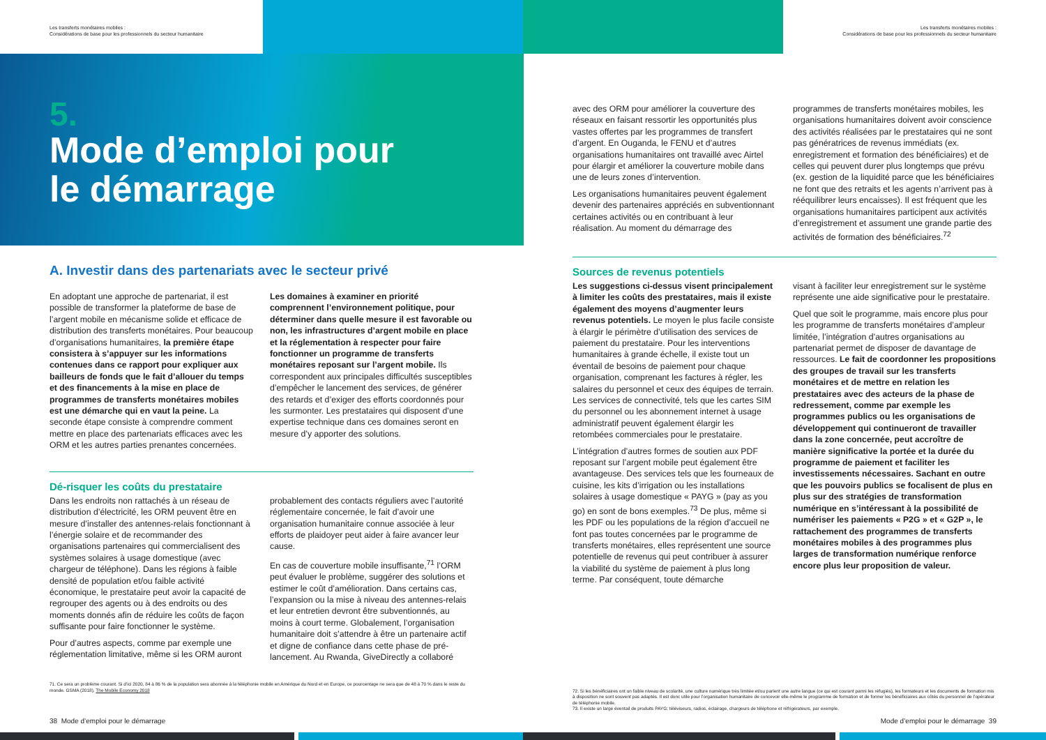Les transferts monétaires mobiles :
Considérations de base pour les professionnels du secteur humanitaire
5.
Mode d’emploi pour
le démarrage
A. Investir dans des partenariats avec le secteur privé
En adoptant une approche de partenariat, il est possible de transformer la plateforme de base de l’argent mobile en mécanisme solide et efficace de distribution des transferts monétaires. Pour beaucoup d’organisations humanitaires, la première étape consistera à s’appuyer sur les informations contenues dans ce rapport pour expliquer aux bailleurs de fonds que le fait d’allouer du temps et des financements à la mise en place de programmes de transferts monétaires mobiles est une démarche qui en vaut la peine. La seconde étape consiste à comprendre comment mettre en place des partenariats efficaces avec les ORM et les autres parties prenantes concernées.
Les domaines à examiner en priorité comprennent l’environnement politique, pour déterminer dans quelle mesure il est favorable ou non, les infrastructures d’argent mobile en place et la réglementation à respecter pour faire fonctionner un programme de transferts monétaires reposant sur l’argent mobile. Ils correspondent aux principales difficultés susceptibles d’empêcher le lancement des services, de générer des retards et d’exiger des efforts coordonnés pour les surmonter. Les prestataires qui disposent d’une expertise technique dans ces domaines seront en mesure d’y apporter des solutions.
Dé-risquer les coûts du prestataire
Dans les endroits non rattachés à un réseau de distribution d’électricité, les ORM peuvent être en mesure d’installer des antennes-relais fonctionnant à l’énergie solaire et de recommander des organisations partenaires qui commercialisent des systèmes solaires à usage domestique (avec chargeur de téléphone). Dans les régions à faible densité de population et/ou faible activité économique, le prestataire peut avoir la capacité de regrouper des agents ou à des endroits ou des moments donnés afin de réduire les coûts de façon suffisante pour faire fonctionner le système.
Pour d’autres aspects, comme par exemple une réglementation limitative, même si les ORM auront
probablement des contacts réguliers avec l’autorité réglementaire concernée, le fait d’avoir une organisation humanitaire connue associée à leur efforts de plaidoyer peut aider à faire avancer leur cause.
En cas de couverture mobile insuffisante,<sup>71</sup> l’ORM peut évaluer le problème, suggérer des solutions et estimer le coût d’amélioration. Dans certains cas, l’expansion ou la mise à niveau des antennes-relais et leur entretien devront être subventionnés, au moins à court terme. Globalement, l’organisation humanitaire doit s’attendre à être un partenaire actif et digne de confiance dans cette phase de pré-lancement. Au Rwanda, GiveDirectly a collaboré
71. Ce sera un problème courant. Si d’ici 2020, 84 à 86 % de la population sera abonnée à la téléphonie mobile en Amérique du Nord et en Europe, ce pourcentage ne sera que de 48 à 70 % dans le reste du monde. GSMA (2018), The Mobile Economy 2018
38 Mode d’emploi pour le démarrage
Les transferts monétaires mobiles :
Considérations de base pour les professionnels du secteur humanitaire
avec des ORM pour améliorer la couverture des réseaux en faisant ressortir les opportunités plus vastes offertes par les programmes de transfert d’argent. En Ouganda, le FENU et d’autres organisations humanitaires ont travaillé avec Airtel pour élargir et améliorer la couverture mobile dans une de leurs zones d’intervention.
Les organisations humanitaires peuvent également devenir des partenaires appréciés en subventionnant certaines activités ou en contribuant à leur réalisation. Au moment du démarrage des
programmes de transferts monétaires mobiles, les organisations humanitaires doivent avoir conscience des activités réalisées par le prestataires qui ne sont pas génératrices de revenus immédiats (ex. enregistrement et formation des bénéficiaires) et de celles qui peuvent durer plus longtemps que prévu (ex. gestion de la liquidité parce que les bénéficiaires ne font que des retraits et les agents n’arrivent pas à rééquilibrer leurs encaisses). Il est fréquent que les organisations humanitaires participent aux activités d’enregistrement et assument une grande partie des activités de formation des bénéficiaires.<sup>72</sup>
Sources de revenus potentiels
Les suggestions ci-dessus visent principalement à limiter les coûts des prestataires, mais il existe également des moyens d’augmenter leurs revenus potentiels. Le moyen le plus facile consiste à élargir le périmètre d’utilisation des services de paiement du prestataire. Pour les interventions humanitaires à grande échelle, il existe tout un éventail de besoins de paiement pour chaque organisation, comprenant les factures à régler, les salaires du personnel et ceux des équipes de terrain. Les services de connectivité, tels que les cartes SIM du personnel ou les abonnement internet à usage administratif peuvent également élargir les retombées commerciales pour le prestataire.
L’intégration d’autres formes de soutien aux PDF reposant sur l’argent mobile peut également être avantageuse. Des services tels que les fourneaux de cuisine, les kits d’irrigation ou les installations solaires à usage domestique « PAYG » (pay as you go) en sont de bons exemples.<sup>73</sup> De plus, même si les PDF ou les populations de la région d’accueil ne font pas toutes concernées par le programme de transferts monétaires, elles représentent une source potentielle de revenus qui peut contribuer à assurer la viabilité du système de paiement à plus long terme. Par conséquent, toute démarche
visant à faciliter leur enregistrement sur le système représente une aide significative pour le prestataire.
Quel que soit le programme, mais encore plus pour les programme de transferts monétaires d’ampleur limitée, l’intégration d’autres organisations au partenariat permet de disposer de davantage de ressources. Le fait de coordonner les propositions des groupes de travail sur les transferts monétaires et de mettre en relation les prestataires avec des acteurs de la phase de redressement, comme par exemple les programmes publics ou les organisations de développement qui continueront de travailler dans la zone concernée, peut accroître de manière significative la portée et la durée du programme de paiement et faciliter les investissements nécessaires. Sachant en outre que les pouvoirs publics se focalisent de plus en plus sur des stratégies de transformation numérique en s’intéressant à la possibilité de numériser les paiements « P2G » et « G2P », le rattachement des programmes de transferts monétaires mobiles à des programmes plus larges de transformation numérique renforce encore plus leur proposition de valeur.
72. Si les bénéficiaires ont un faible niveau de scolarité, une culture numérique très limitée et/ou parlent une autre langue (ce qui est courant parmi les réfugiés), les formateurs et les documents de formation mis à disposition ne sont souvent pas adaptés. Il est donc utile pour l’organisation humanitaire de concevoir elle-même le programme de formation et de former les bénéficiaires aux côtés du personnel de l’opérateur de téléphonie mobile.
73. Il existe un large éventail de produits PAYG: téléviseurs, radios, éclairage, chargeurs de téléphone et réfrigérateurs, par exemple.
Mode d’emploi pour le démarrage 39